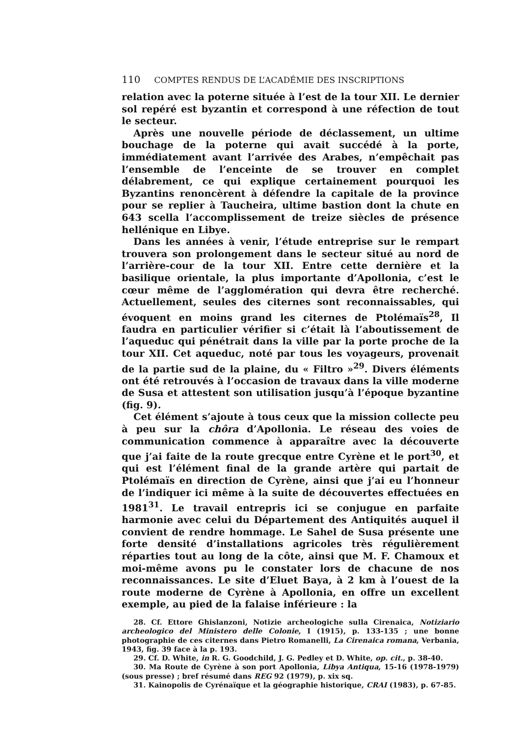110 COMPTES RENDUS DE L’ACADÉMIE DES INSCRIPTIONS
relation avec la poterne située à l’est de la tour XII. Le dernier sol repéré est byzantin et correspond à une réfection de tout le secteur.
Après une nouvelle période de déclassement, un ultime bouchage de la poterne qui avait succédé à la porte, immédiatement avant l’arrivée des Arabes, n’empêchait pas l’ensemble de l’enceinte de se trouver en complet délabrement, ce qui explique certainement pourquoi les Byzantins renoncèrent à défendre la capitale de la province pour se replier à Taucheira, ultime bastion dont la chute en 643 scella l’accomplissement de treize siècles de présence hellénique en Libye.
Dans les années à venir, l’étude entreprise sur le rempart trouvera son prolongement dans le secteur situé au nord de l’arrière-cour de la tour XII. Entre cette dernière et la basilique orientale, la plus importante d’Apollonia, c’est le cœur même de l’agglomération qui devra être recherché. Actuellement, seules des citernes sont reconnaissables, qui évoquent en moins grand les citernes de Ptolémaïs<sup>28</sup>, Il faudra en particulier vérifier si c’était là l’aboutissement de l’aqueduc qui pénétrait dans la ville par la porte proche de la tour XII. Cet aqueduc, noté par tous les voyageurs, provenait de la partie sud de la plaine, du « Filtro »<sup>29</sup>. Divers éléments ont été retrouvés à l’occasion de travaux dans la ville moderne de Susa et attestent son utilisation jusqu’à l’époque byzantine (fig. 9).
Cet élément s’ajoute à tous ceux que la mission collecte peu à peu sur la chôra d’Apollonia. Le réseau des voies de communication commence à apparaître avec la découverte que j’ai faite de la route grecque entre Cyrène et le port<sup>30</sup>, et qui est l’élément final de la grande artère qui partait de Ptolémaïs en direction de Cyrène, ainsi que j’ai eu l’honneur de l’indiquer ici même à la suite de découvertes effectuées en 1981<sup>31</sup>. Le travail entrepris ici se conjugue en parfaite harmonie avec celui du Département des Antiquités auquel il convient de rendre hommage. Le Sahel de Susa présente une forte densité d’installations agricoles très régulièrement réparties tout au long de la côte, ainsi que M. F. Chamoux et moi-même avons pu le constater lors de chacune de nos reconnaissances. Le site d’Eluet Baya, à 2 km à l’ouest de la route moderne de Cyrène à Apollonia, en offre un excellent exemple, au pied de la falaise inférieure : la
28. Cf. Ettore Ghislanzoni, Notizie archeologiche sulla Cirenaica, Notiziario archeologico del Ministero delle Colonie, I (1915), p. 133-135 ; une bonne photographie de ces citernes dans Pietro Romanelli, La Cirenaica romana, Verbania, 1943, fig. 39 face à la p. 193.
29. Cf. D. White, in R. G. Goodchild, J. G. Pedley et D. White, op. cit., p. 38-40.
30. Ma Route de Cyrène à son port Apollonia, Libya Antiqua, 15-16 (1978-1979) (sous presse) ; bref résumé dans REG 92 (1979), p. xix sq.
31. Kainopolis de Cyrénaïque et la géographie historique, CRAI (1983), p. 67-85.